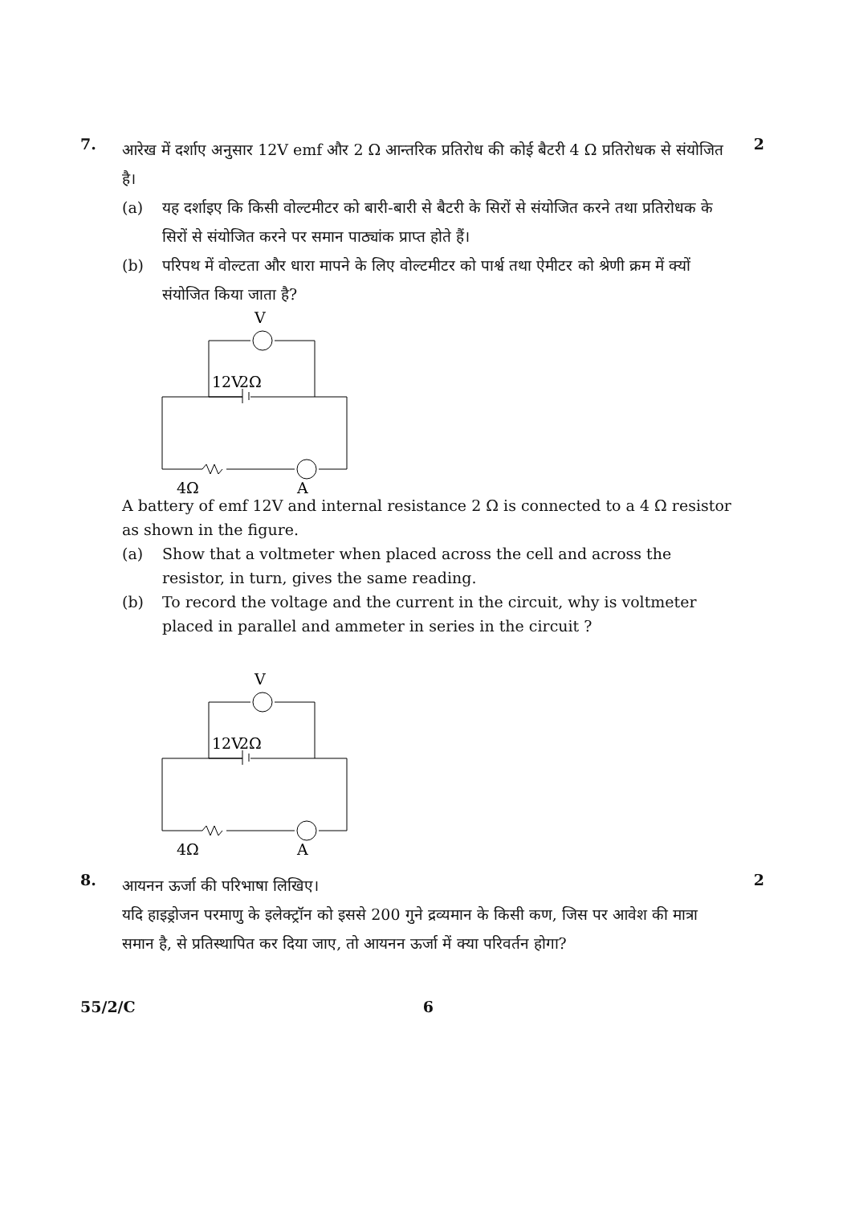7.
आरेख में दर्शाए अनुसार 12V emf और 2 Ω आन्तरिक प्रतिरोध की कोई बैटरी 4 Ω प्रतिरोधक से संयोजित है।
(a) यह दर्शाइए कि किसी वोल्टमीटर को बारी-बारी से बैटरी के सिरों से संयोजित करने तथा प्रतिरोधक के सिरों से संयोजित करने पर समान पाठ्यांक प्राप्त होते हैं।
(b) परिपथ में वोल्टता और धारा मापने के लिए वोल्टमीटर को पार्श्व तथा ऐमीटर को श्रेणी क्रम में क्यों संयोजित किया जाता है?
V
12V
2Ω
4Ω
A
A battery of emf 12V and internal resistance 2 Ω is connected to a 4 Ω resistor as shown in the figure.
(a) Show that a voltmeter when placed across the cell and across the resistor, in turn, gives the same reading.
(b) To record the voltage and the current in the circuit, why is voltmeter placed in parallel and ammeter in series in the circuit ?
V
12V
2Ω
4Ω
A
2
8.
आयनन ऊर्जा की परिभाषा लिखिए।
यदि हाइड्रोजन परमाणु के इलेक्ट्रॉन को इससे 200 गुने द्रव्यमान के किसी कण, जिस पर आवेश की मात्रा समान है, से प्रतिस्थापित कर दिया जाए, तो आयनन ऊर्जा में क्या परिवर्तन होगा?
2
55/2/C 6